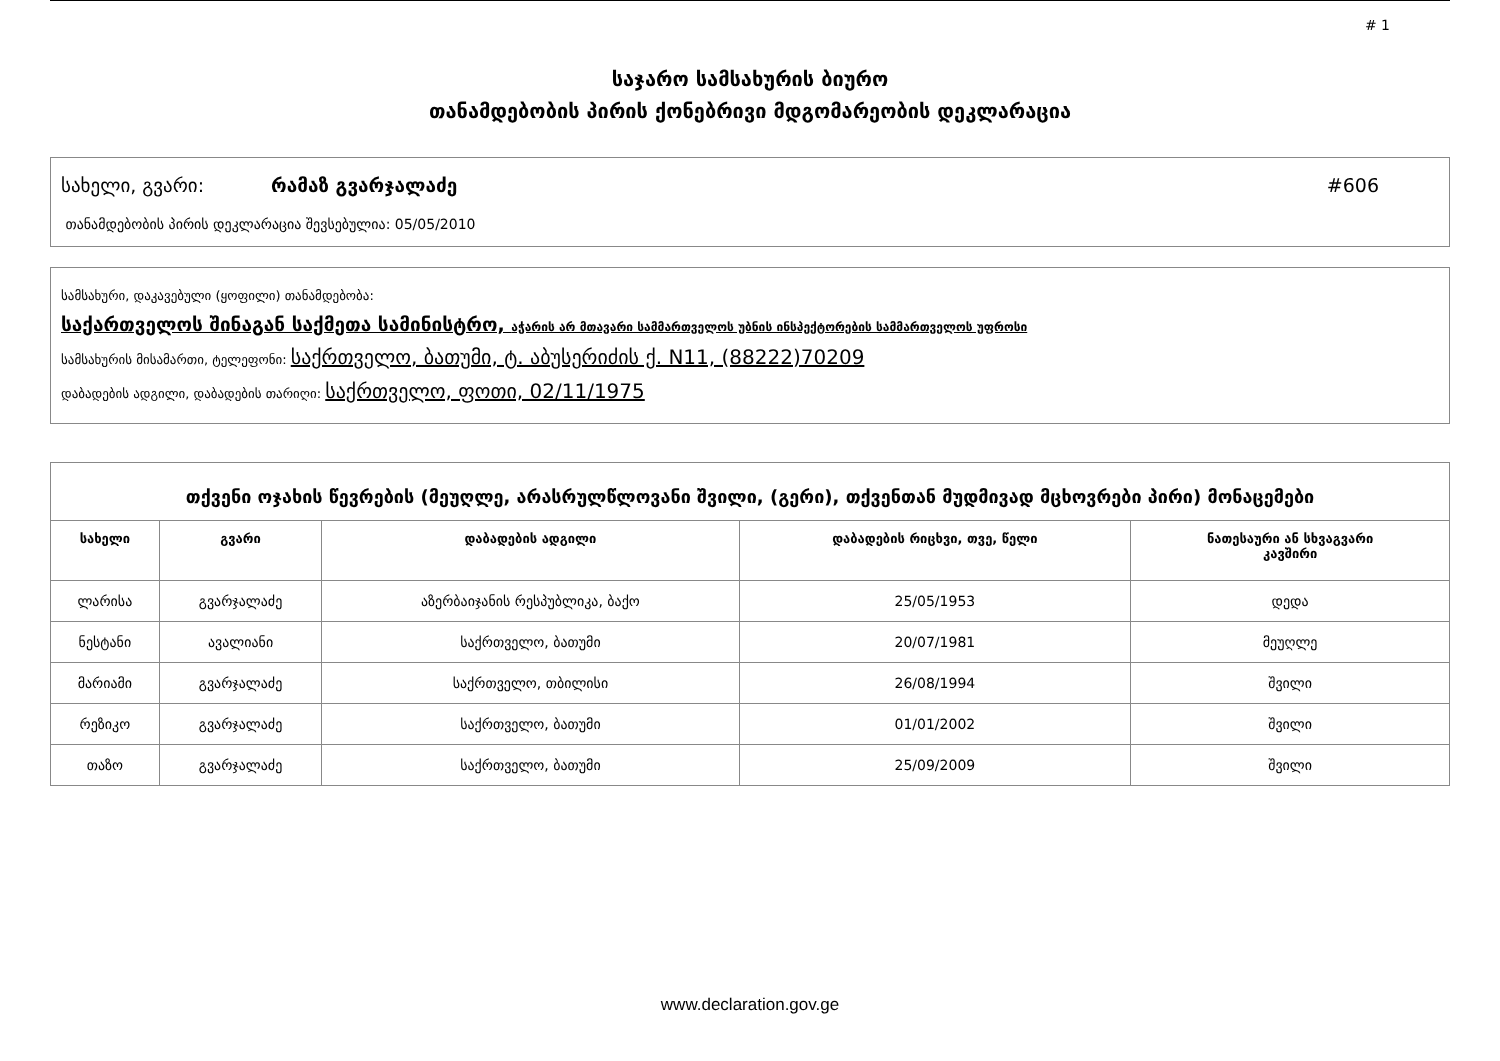# 1
საჯარო სამსახურის ბიურო
თანამდებობის პირის ქონებრივი მდგომარეობის დეკლარაცია
სახელი, გვარი: რამაზ გვარჯალაძე #606
თანამდებობის პირის დეკლარაცია შევსებულია: 05/05/2010
სამსახური, დაკავებული (ყოფილი) თანამდებობა:
საქართველოს შინაგან საქმეთა სამინისტრო, აჭარის არ მთავარი სამმართველოს უბნის ინსპექტორების სამმართველოს უფროსი
სამსახურის მისამართი, ტელეფონი: საქრთველო, ბათუმი, ტ. აბუსერიძის ქ. N11, (88222)70209
დაბადების ადგილი, დაბადების თარიღი: საქრთველო, ფოთი, 02/11/1975
| თქვენი ოჯახის წევრების (მეუღლე, არასრულწლოვანი შვილი, (გერი), თქვენთან მუდმივად მცხოვრები პირი) მონაცემები | | | | |
| --- | --- | --- | --- | --- |
| სახელი | გვარი | დაბადების ადგილი | დაბადების რიცხვი, თვე, წელი | ნათესაური ან სხვაგვარი კავშირი |
| ლარისა | გვარჯალაძე | აზერბაიჯანის რესპუბლიკა, ბაქო | 25/05/1953 | დედა |
| ნესტანი | ავალიანი | საქრთველო, ბათუმი | 20/07/1981 | მეუღლე |
| მარიამი | გვარჯალაძე | საქრთველო, თბილისი | 26/08/1994 | შვილი |
| რეზიკო | გვარჯალაძე | საქრთველო, ბათუმი | 01/01/2002 | შვილი |
| თაზო | გვარჯალაძე | საქრთველო, ბათუმი | 25/09/2009 | შვილი |
www.declaration.gov.ge